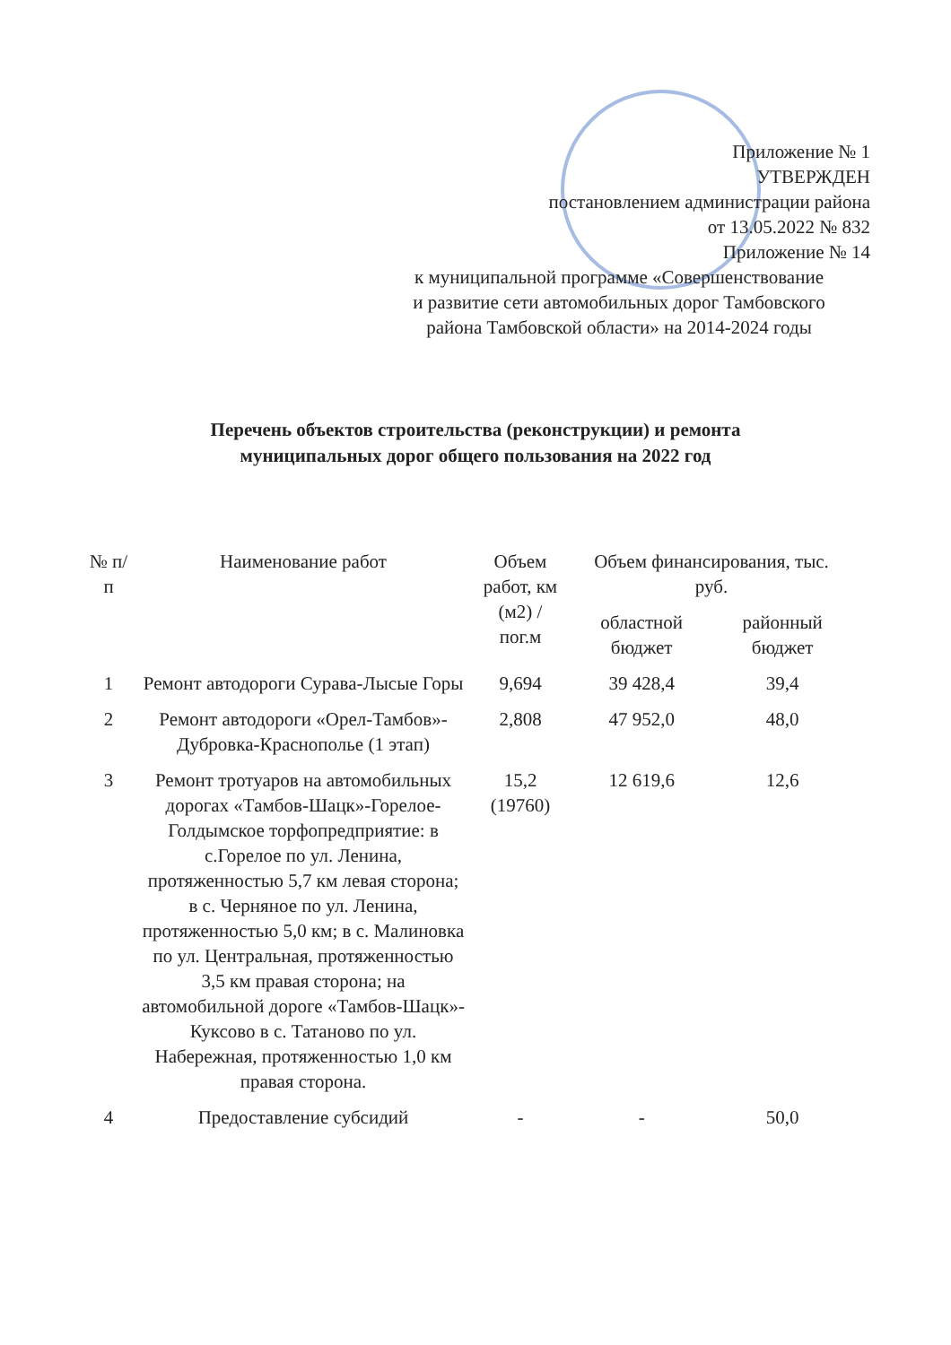Приложение № 1
УТВЕРЖДЕН
постановлением администрации района
от 13.05.2022 № 832
Приложение № 14
к муниципальной программе «Совершенствование
и развитие сети автомобильных дорог Тамбовского
района Тамбовской области» на 2014-2024 годы
Перечень объектов строительства (реконструкции) и ремонта
муниципальных дорог общего пользования на 2022 год
| № п/п | Наименование работ | Объем работ, км (м2) / пог.м | Объем финансирования, тыс. руб. | |
| --- | --- | --- | --- | --- |
| | | | областной бюджет | районный бюджет |
| 1 | Ремонт автодороги Сурава-Лысые Горы | 9,694 | 39 428,4 | 39,4 |
| 2 | Ремонт автодороги «Орел-Тамбов»-Дубровка-Краснополье (1 этап) | 2,808 | 47 952,0 | 48,0 |
| 3 | Ремонт тротуаров на автомобильных дорогах «Тамбов-Шацк»-Горелое-Голдымское торфопредприятие: в с.Горелое по ул. Ленина, протяженностью 5,7 км левая сторона; в с. Черняное по ул. Ленина, протяженностью 5,0 км; в с. Малиновка по ул. Центральная, протяженностью 3,5 км правая сторона; на автомобильной дороге «Тамбов-Шацк»-Куксово в с. Татаново по ул. Набережная, протяженностью 1,0 км правая сторона. | 15,2 (19760) | 12 619,6 | 12,6 |
| 4 | Предоставление субсидий | - | - | 50,0 |